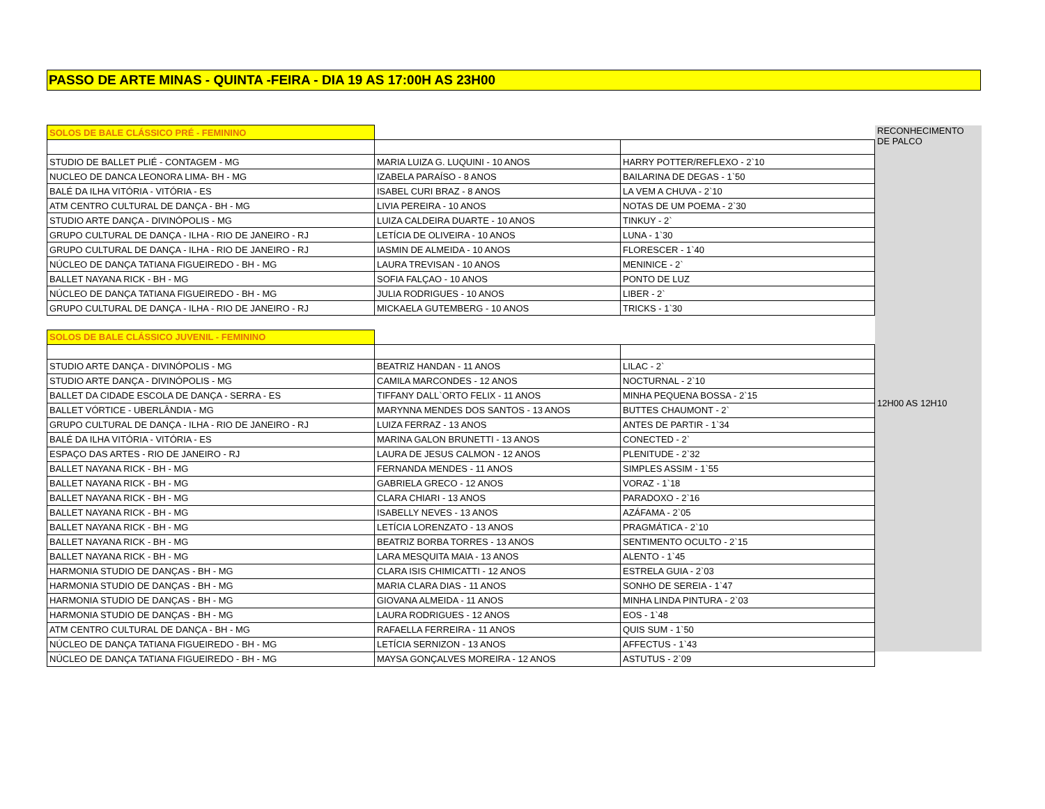PASSO DE ARTE MINAS - QUINTA -FEIRA - DIA 19 AS 17:00H AS 23H00
| SOLOS DE BALE CLÁSSICO PRÉ - FEMININO | | | RECONHECIMENTO DE PALCO |
| STUDIO DE BALLET PLIÉ - CONTAGEM - MG | MARIA LUIZA G. LUQUINI - 10 ANOS | HARRY POTTER/REFLEXO - 2`10 | 12H00 AS 12H10 |
| NUCLEO DE DANCA LEONORA LIMA- BH - MG | IZABELA PARAÍSO - 8 ANOS | BAILARINA DE DEGAS - 1`50 | |
| BALÉ DA ILHA VITÓRIA - VITÓRIA - ES | ISABEL CURI BRAZ - 8 ANOS | LA VEM A CHUVA - 2`10 | |
| ATM CENTRO CULTURAL DE DANÇA - BH - MG | LIVIA PEREIRA - 10 ANOS | NOTAS DE UM POEMA - 2`30 | |
| STUDIO ARTE DANÇA - DIVINÓPOLIS - MG | LUIZA CALDEIRA DUARTE - 10 ANOS | TINKUY - 2` | |
| GRUPO CULTURAL DE DANÇA - ILHA - RIO DE JANEIRO - RJ | LETÍCIA DE OLIVEIRA - 10 ANOS | LUNA - 1`30 | |
| GRUPO CULTURAL DE DANÇA - ILHA - RIO DE JANEIRO - RJ | IASMIN DE ALMEIDA - 10 ANOS | FLORESCER - 1`40 | |
| NÚCLEO DE DANÇA TATIANA FIGUEIREDO - BH - MG | LAURA TREVISAN - 10 ANOS | MENINICE - 2` | |
| BALLET NAYANA RICK - BH - MG | SOFIA FALÇAO - 10 ANOS | PONTO DE LUZ | |
| NÚCLEO DE DANÇA TATIANA FIGUEIREDO - BH - MG | JULIA RODRIGUES - 10 ANOS | LIBER - 2` | |
| GRUPO CULTURAL DE DANÇA - ILHA - RIO DE JANEIRO - RJ | MICKAELA GUTEMBERG - 10 ANOS | TRICKS - 1`30 | |
| SOLOS DE BALE CLÁSSICO JUVENIL - FEMININO | | | |
| STUDIO ARTE DANÇA - DIVINÓPOLIS - MG | BEATRIZ HANDAN - 11 ANOS | LILAC - 2` | |
| STUDIO ARTE DANÇA - DIVINÓPOLIS - MG | CAMILA MARCONDES - 12 ANOS | NOCTURNAL - 2`10 | |
| BALLET DA CIDADE ESCOLA DE DANÇA - SERRA - ES | TIFFANY DALL`ORTO FELIX - 11 ANOS | MINHA PEQUENA BOSSA - 2`15 | |
| BALLET VÓRTICE - UBERLÂNDIA - MG | MARYNNA MENDES DOS SANTOS - 13 ANOS | BUTTES CHAUMONT - 2` | |
| GRUPO CULTURAL DE DANÇA - ILHA - RIO DE JANEIRO - RJ | LUIZA FERRAZ - 13 ANOS | ANTES DE PARTIR - 1`34 | |
| BALÉ DA ILHA VITÓRIA - VITÓRIA - ES | MARINA GALON BRUNETTI - 13 ANOS | CONECTED - 2` | |
| ESPAÇO DAS ARTES - RIO DE JANEIRO - RJ | LAURA DE JESUS CALMON - 12 ANOS | PLENITUDE - 2`32 | |
| BALLET NAYANA RICK - BH - MG | FERNANDA MENDES - 11 ANOS | SIMPLES ASSIM - 1`55 | |
| BALLET NAYANA RICK - BH - MG | GABRIELA GRECO - 12 ANOS | VORAZ - 1`18 | |
| BALLET NAYANA RICK - BH - MG | CLARA CHIARI - 13 ANOS | PARADOXO - 2`16 | |
| BALLET NAYANA RICK - BH - MG | ISABELLY NEVES - 13 ANOS | AZÁFAMA - 2`05 | |
| BALLET NAYANA RICK - BH - MG | LETÍCIA LORENZATO - 13 ANOS | PRAGMÁTICA - 2`10 | |
| BALLET NAYANA RICK - BH - MG | BEATRIZ BORBA TORRES - 13 ANOS | SENTIMENTO OCULTO - 2`15 | |
| BALLET NAYANA RICK - BH - MG | LARA MESQUITA MAIA - 13 ANOS | ALENTO - 1`45 | |
| HARMONIA STUDIO DE DANÇAS - BH - MG | CLARA ISIS CHIMICATTI - 12 ANOS | ESTRELA GUIA - 2`03 | |
| HARMONIA STUDIO DE DANÇAS - BH - MG | MARIA CLARA DIAS - 11 ANOS | SONHO DE SEREIA - 1`47 | |
| HARMONIA STUDIO DE DANÇAS - BH - MG | GIOVANA ALMEIDA - 11 ANOS | MINHA LINDA PINTURA - 2`03 | |
| HARMONIA STUDIO DE DANÇAS - BH - MG | LAURA RODRIGUES - 12 ANOS | EOS - 1`48 | |
| ATM CENTRO CULTURAL DE DANÇA - BH - MG | RAFAELLA FERREIRA - 11 ANOS | QUIS SUM - 1`50 | |
| NÚCLEO DE DANÇA TATIANA FIGUEIREDO - BH - MG | LETÍCIA SERNIZON - 13 ANOS | AFFECTUS - 1`43 | |
| NÚCLEO DE DANÇA TATIANA FIGUEIREDO - BH - MG | MAYSA GONÇALVES MOREIRA - 12 ANOS | ASTUTUS - 2`09 | |